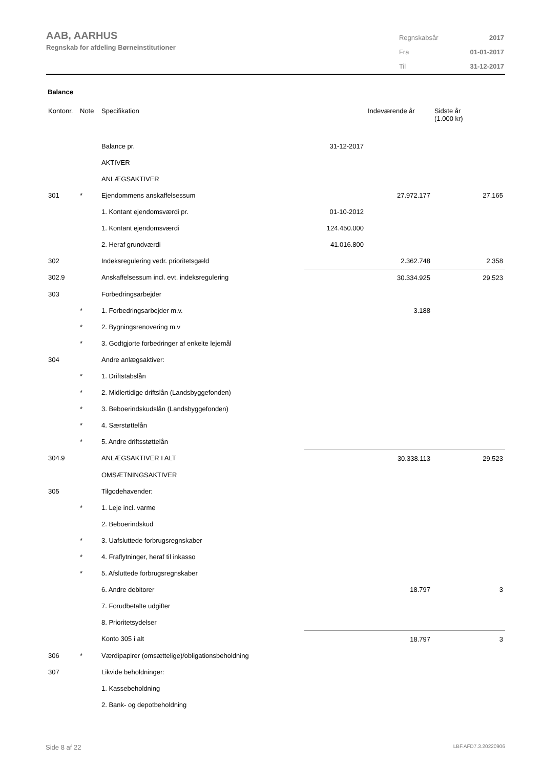AAB, AARHUS
Regnskab for afdeling Børneinstitutioner
| Regnskabsår | 2017 |
| Fra | 01-01-2017 |
| Til | 31-12-2017 |
Balance
| Kontonr. | Note | Specifikation | | Indeværende år | Sidste år (1.000 kr) |
| --- | --- | --- | --- | --- | --- |
| | | Balance pr. | 31-12-2017 | | |
| | | AKTIVER | | | |
| | | ANLÆGSAKTIVER | | | |
| 301 | * | Ejendommens anskaffelsessum | | 27.972.177 | 27.165 |
| | | 1. Kontant ejendomsværdi pr. | 01-10-2012 | | |
| | | 1. Kontant ejendomsværdi | 124.450.000 | | |
| | | 2. Heraf grundværdi | 41.016.800 | | |
| 302 | | Indeksregulering vedr. prioritetsgæld | | 2.362.748 | 2.358 |
| 302.9 | | Anskaffelsessum incl. evt. indeksregulering | | 30.334.925 | 29.523 |
| 303 | | Forbedringsarbejder | | | |
| | * | 1. Forbedringsarbejder m.v. | | 3.188 | |
| | * | 2. Bygningsrenovering m.v | | | |
| | * | 3. Godtgjorte forbedringer af enkelte lejemål | | | |
| 304 | | Andre anlægsaktiver: | | | |
| | * | 1. Driftstabslån | | | |
| | * | 2. Midlertidige driftslån (Landsbyggefonden) | | | |
| | * | 3. Beboerindskudslån (Landsbyggefonden) | | | |
| | * | 4. Særstøttelån | | | |
| | * | 5. Andre driftsstøttelån | | | |
| 304.9 | | ANLÆGSAKTIVER I ALT | | 30.338.113 | 29.523 |
| | | OMSÆTNINGSAKTIVER | | | |
| 305 | | Tilgodehavender: | | | |
| | * | 1. Leje incl. varme | | | |
| | | 2. Beboerindskud | | | |
| | * | 3. Uafsluttede forbrugsregnskaber | | | |
| | * | 4. Fraflytninger, heraf til inkasso | | | |
| | * | 5. Afsluttede forbrugsregnskaber | | | |
| | | 6. Andre debitorer | | 18.797 | 3 |
| | | 7. Forudbetalte udgifter | | | |
| | | 8. Prioritetsydelser | | | |
| | | Konto 305 i alt | | 18.797 | 3 |
| 306 | * | Værdipapirer (omsættelige)/obligationsbeholdning | | | |
| 307 | | Likvide beholdninger: | | | |
| | | 1. Kassebeholdning | | | |
| | | 2. Bank- og depotbeholdning | | | |
Side 8 af 22 LBF.AFD7.3.20220906